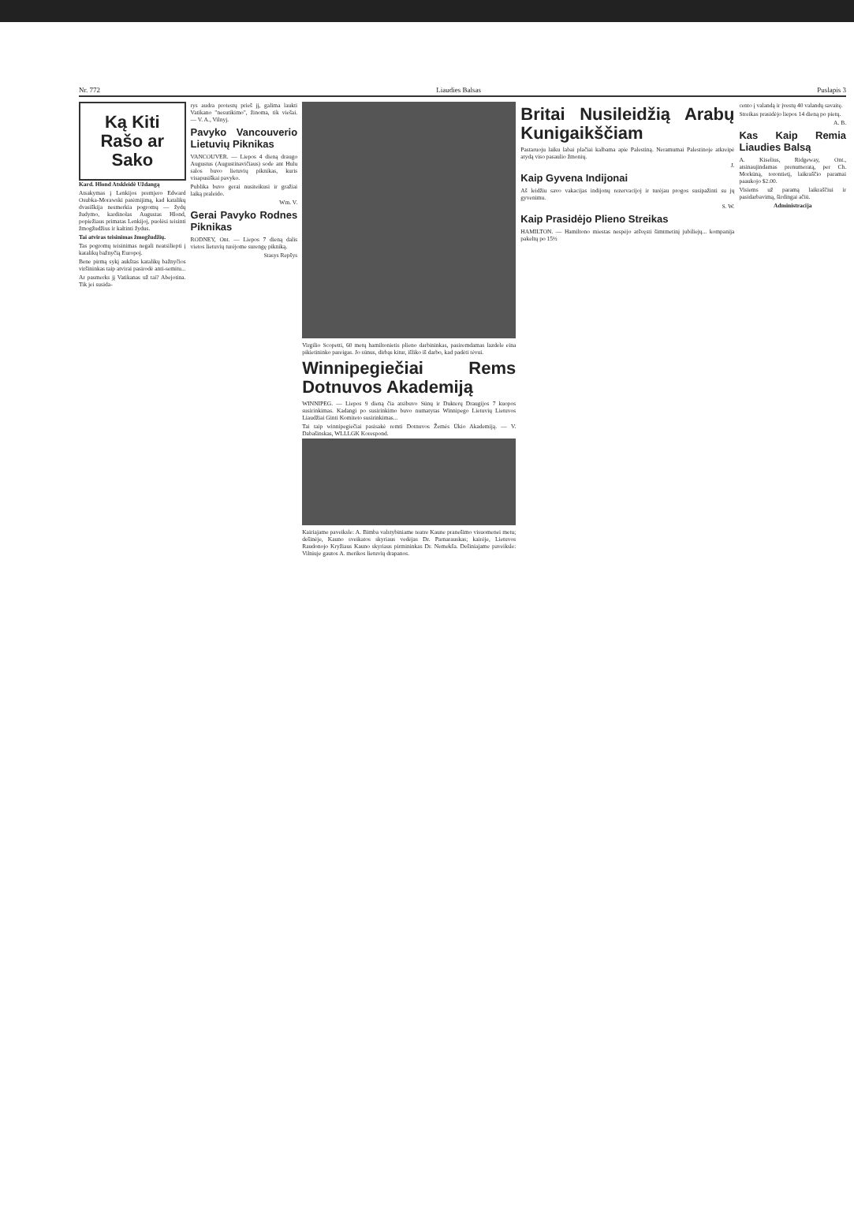Nr. 772 Liaudies Balsas Puslapis 3
Ką Kiti Rašo ar Sako
Kard. Hlond Atskleidė Uždangą
Atsakymas į Lenkijos premjero Edward Osubka-Morawski patėmijimą, kad katalikų dvasiškija nesmerkia pogromų — žydų žudymo, kardinolas Augustas Hlond, popiežiaus primatas Lenkijoj, puolėsi teisinti žmogžudžius ir kaltinti žydus.
Tai atviras teisinimas žmogžudžių.
Tas pogromų teisinimas negali neatsiliepti į katalikų bažnyčią Europoj.
Bene pirmą sykį aukštas katalikų bažnyčios viršininkas taip atvirai pasirodė anti-semitu...
Ar pasmerks jį Vatikanas už tai? Abejotina. Tik jei susida-
rys audra protestų prieš jį, galima laukti Vatikano "nesutikimo", žinoma, tik viešai. — V. A., Vilnyj.
Pavyko Vancouverio Lietuvių Piknikas
VANCOUVER. — Liepos 4 dieną draugo Augustus (Augustinavičiaus) sode ant Hulu salos buvo lietuvių piknikas, kuris visapusiškai pavyko.
Publika buvo gerai nusiteikusi ir gražiai laiką praleido.
Wm. V.
Gerai Pavyko Rodnes Piknikas
RODNEY, Ont. — Liepos 7 dieną dalis vietos lietuvių turėjome surengę pikniką.
Stasys Repšys
Virgilio Scopetti, 60 metų hamiltonietis plieno darbininkas, pasiremdamas lazdele eina pikietininko pareigas. Jo sūnus, dirbąs kitur, išliko iš darbo, kad padėti tėvui.
Winnipegiečiai Rems Dotnuvos Akademiją
WINNIPEG. — Liepos 9 dieną čia atsibuvo Sūnų ir Dukterų Draugijos 7 kuopos susirinkimas. Kadangi po susirinkimo buvo numatytas Winnipego Lietuvių Lietuvos Liaudžiai Ginti Komiteto susirinkimas...
Tai taip winnipegiečiai pasisakė remti Dotnuvos Žemės Ūkio Akademiją. — V. Dabašinskas, WLLLGK Korespond.
Kairiajame paveiksle: A. Bimba valstybiniame teatre Kaune pranešimo visuomenei metu; dešinėje, Kauno sveikatos skyriaus vedėjas Dr. Parnarauskas; kairėje, Lietuvos Raudonojo Kryžiaus Kauno skyriaus pirmininkas Dr. Nemekša. Dešiniajame paveiksle: Vilniuje gautos A. merikos lietuvių drapanos.
Britai Nusileidžią Arabų Kunigaikščiam
Pastaruoju laiku labai plačiai kalbama apie Palestiną. Neramumai Palestinoje atkreipė atydą viso pasaulio žmonių.
J.
Kaip Gyvena Indijonai
Aš leidžiu savo vakacijas indijonų rezervacijoj ir turėjau progos susipažinti su jų gyvenimu.
S. W.
Kaip Prasidėjo Plieno Streikas
HAMILTON. — Hamiltono miestas nespėjo atšvęsti šimtmetinį jubiliejų... kompanija pakeltų po 15½
cento į valandą ir įvestų 40 valandų savaitę.
Streikas prasidėjo liepos 14 dieną po pietų.
A. B.
Kas Kaip Remia Liaudies Balsą
A. Kiselius, Ridgeway, Ont., atsinaujindamas prenumeratą, per Ch. Morkūną, torontietį, laikraščio paramai paaukojo $2.00.
Visiems už paramą laikraščiui ir pasidarbavimą, širdingai ačiū.
Administracija